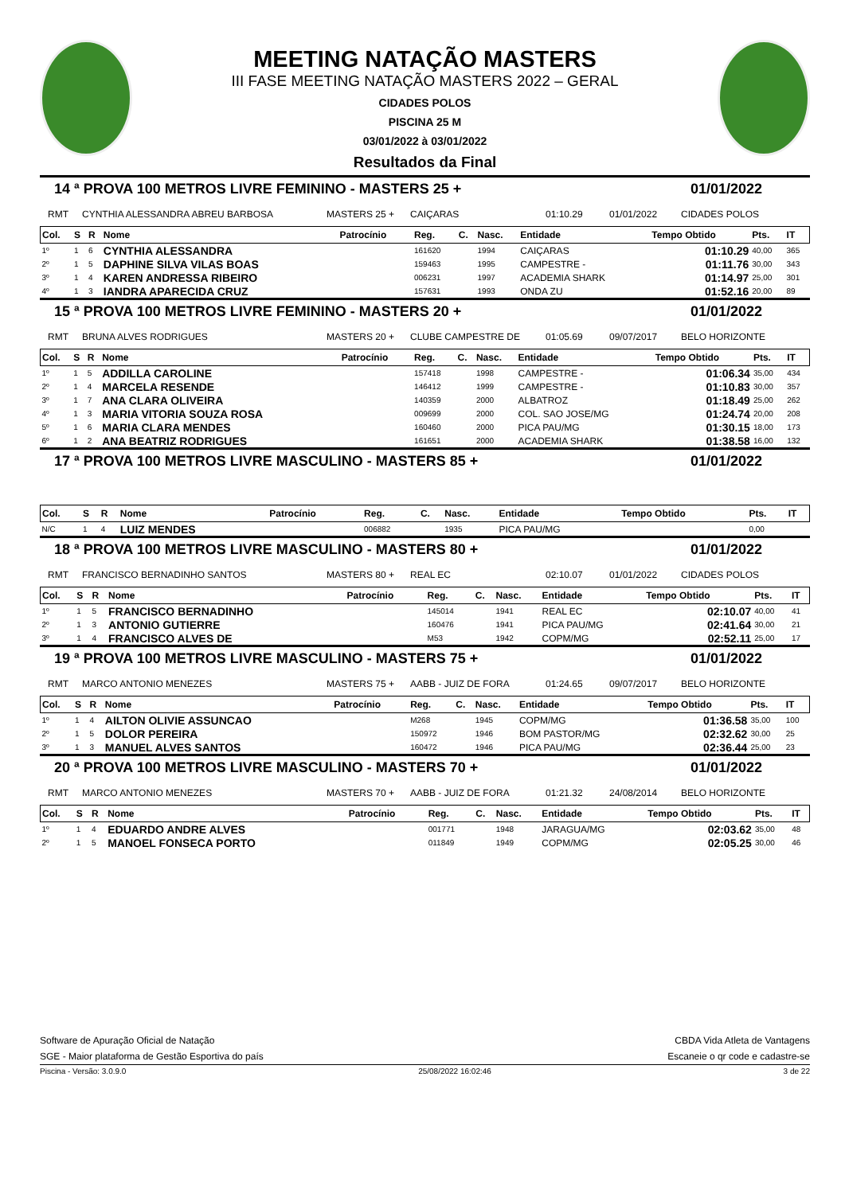MEETING NATAÇÃO MASTERS
III FASE MEETING NATAÇÃO MASTERS 2022 – GERAL
CIDADES POLOS
PISCINA 25 M
03/01/2022 à 03/01/2022
Resultados da Final
14 ª PROVA 100 METROS LIVRE FEMININO - MASTERS 25 + 01/01/2022
RMT CYNTHIA ALESSANDRA ABREU BARBOSA MASTERS 25 + CAIÇARAS 01:10.29 01/01/2022 CIDADES POLOS
| Col. | S | R | Nome | Patrocínio | Reg. | C. | Nasc. | Entidade | Tempo Obtido | Pts. | IT |
| --- | --- | --- | --- | --- | --- | --- | --- | --- | --- | --- | --- |
| 1º | 1 | 6 | CYNTHIA ALESSANDRA | | 161620 | | 1994 | CAIÇARAS | 01:10.29 | 40,00 | 365 |
| 2º | 1 | 5 | DAPHINE SILVA VILAS BOAS | | 159463 | | 1995 | CAMPESTRE - | 01:11.76 | 30,00 | 343 |
| 3º | 1 | 4 | KAREN ANDRESSA RIBEIRO | | 006231 | | 1997 | ACADEMIA SHARK | 01:14.97 | 25,00 | 301 |
| 4º | 1 | 3 | IANDRA APARECIDA CRUZ | | 157631 | | 1993 | ONDA ZU | 01:52.16 | 20,00 | 89 |
15 ª PROVA 100 METROS LIVRE FEMININO - MASTERS 20 + 01/01/2022
RMT BRUNA ALVES RODRIGUES MASTERS 20 + CLUBE CAMPESTRE DE 01:05.69 09/07/2017 BELO HORIZONTE
| Col. | S | R | Nome | Patrocínio | Reg. | C. | Nasc. | Entidade | Tempo Obtido | Pts. | IT |
| --- | --- | --- | --- | --- | --- | --- | --- | --- | --- | --- | --- |
| 1º | 1 | 5 | ADDILLA CAROLINE | | 157418 | | 1998 | CAMPESTRE - | 01:06.34 | 35,00 | 434 |
| 2º | 1 | 4 | MARCELA RESENDE | | 146412 | | 1999 | CAMPESTRE - | 01:10.83 | 30,00 | 357 |
| 3º | 1 | 7 | ANA CLARA OLIVEIRA | | 140359 | | 2000 | ALBATROZ | 01:18.49 | 25,00 | 262 |
| 4º | 1 | 3 | MARIA VITORIA SOUZA ROSA | | 009699 | | 2000 | COL. SAO JOSE/MG | 01:24.74 | 20,00 | 208 |
| 5º | 1 | 6 | MARIA CLARA MENDES | | 160460 | | 2000 | PICA PAU/MG | 01:30.15 | 18,00 | 173 |
| 6º | 1 | 2 | ANA BEATRIZ RODRIGUES | | 161651 | | 2000 | ACADEMIA SHARK | 01:38.58 | 16,00 | 132 |
17 ª PROVA 100 METROS LIVRE MASCULINO - MASTERS 85 + 01/01/2022
| Col. | S | R | Nome | Patrocínio | Reg. | C. | Nasc. | Entidade | Tempo Obtido | Pts. | IT |
| --- | --- | --- | --- | --- | --- | --- | --- | --- | --- | --- | --- |
| N/C | 1 | 4 | LUIZ MENDES | | 006882 | | 1935 | PICA PAU/MG | | 0,00 | |
18 ª PROVA 100 METROS LIVRE MASCULINO - MASTERS 80 + 01/01/2022
RMT FRANCISCO BERNADINHO SANTOS MASTERS 80 + REAL EC 02:10.07 01/01/2022 CIDADES POLOS
| Col. | S | R | Nome | Patrocínio | Reg. | C. | Nasc. | Entidade | Tempo Obtido | Pts. | IT |
| --- | --- | --- | --- | --- | --- | --- | --- | --- | --- | --- | --- |
| 1º | 1 | 5 | FRANCISCO BERNADINHO | | 145014 | | 1941 | REAL EC | 02:10.07 | 40,00 | 41 |
| 2º | 1 | 3 | ANTONIO GUTIERRE | | 160476 | | 1941 | PICA PAU/MG | 02:41.64 | 30,00 | 21 |
| 3º | 1 | 4 | FRANCISCO ALVES DE | | M53 | | 1942 | COPM/MG | 02:52.11 | 25,00 | 17 |
19 ª PROVA 100 METROS LIVRE MASCULINO - MASTERS 75 + 01/01/2022
RMT MARCO ANTONIO MENEZES MASTERS 75 + AABB - JUIZ DE FORA 01:24.65 09/07/2017 BELO HORIZONTE
| Col. | S | R | Nome | Patrocínio | Reg. | C. | Nasc. | Entidade | Tempo Obtido | Pts. | IT |
| --- | --- | --- | --- | --- | --- | --- | --- | --- | --- | --- | --- |
| 1º | 1 | 4 | AILTON OLIVIE ASSUNCAO | | M268 | | 1945 | COPM/MG | 01:36.58 | 35,00 | 100 |
| 2º | 1 | 5 | DOLOR PEREIRA | | 150972 | | 1946 | BOM PASTOR/MG | 02:32.62 | 30,00 | 25 |
| 3º | 1 | 3 | MANUEL ALVES SANTOS | | 160472 | | 1946 | PICA PAU/MG | 02:36.44 | 25,00 | 23 |
20 ª PROVA 100 METROS LIVRE MASCULINO - MASTERS 70 + 01/01/2022
RMT MARCO ANTONIO MENEZES MASTERS 70 + AABB - JUIZ DE FORA 01:21.32 24/08/2014 BELO HORIZONTE
| Col. | S | R | Nome | Patrocínio | Reg. | C. | Nasc. | Entidade | Tempo Obtido | Pts. | IT |
| --- | --- | --- | --- | --- | --- | --- | --- | --- | --- | --- | --- |
| 1º | 1 | 4 | EDUARDO ANDRE ALVES | | 001771 | | 1948 | JARAGUA/MG | 02:03.62 | 35,00 | 48 |
| 2º | 1 | 5 | MANOEL FONSECA PORTO | | 011849 | | 1949 | COPM/MG | 02:05.25 | 30,00 | 46 |
Software de Apuração Oficial de Natação
SGE - Maior plataforma de Gestão Esportiva do país
CBDA Vida Atleta de Vantagens
Escaneie o qr code e cadastre-se
Piscina - Versão: 3.0.9.0 25/08/2022 16:02:46 3 de 22